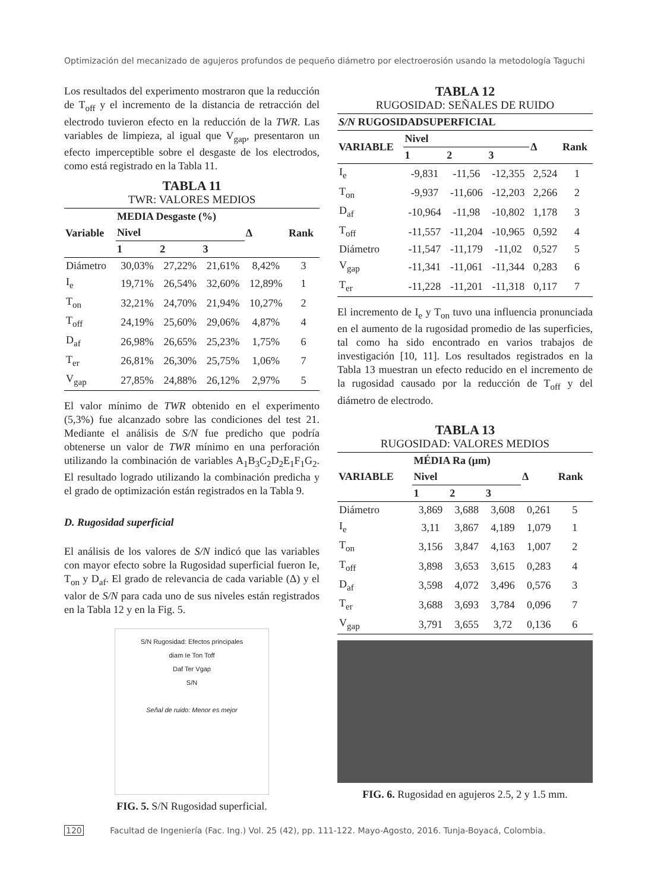Optimización del mecanizado de agujeros profundos de pequeño diámetro por electroerosión usando la metodología Taguchi
Los resultados del experimento mostraron que la reducción de T<sub>off</sub> y el incremento de la distancia de retracción del electrodo tuvieron efecto en la reducción de la TWR. Las variables de limpieza, al igual que V<sub>gap</sub>, presentaron un efecto imperceptible sobre el desgaste de los electrodos, como está registrado en la Tabla 11.
TABLA 11
TWR: VALORES MEDIOS
| Variable | MEDIA Desgaste (%) | | | Δ | Rank |
| --- | --- | --- | --- | --- | --- |
| | Nivel | | | | |
| | 1 | 2 | 3 | | |
| Diámetro | 30,03% | 27,22% | 21,61% | 8,42% | 3 |
| I<sub>e</sub> | 19,71% | 26,54% | 32,60% | 12,89% | 1 |
| T<sub>on</sub> | 32,21% | 24,70% | 21,94% | 10,27% | 2 |
| T<sub>off</sub> | 24,19% | 25,60% | 29,06% | 4,87% | 4 |
| D<sub>af</sub> | 26,98% | 26,65% | 25,23% | 1,75% | 6 |
| T<sub>er</sub> | 26,81% | 26,30% | 25,75% | 1,06% | 7 |
| V<sub>gap</sub> | 27,85% | 24,88% | 26,12% | 2,97% | 5 |
El valor mínimo de TWR obtenido en el experimento (5,3%) fue alcanzado sobre las condiciones del test 21. Mediante el análisis de S/N fue predicho que podría obtenerse un valor de TWR mínimo en una perforación utilizando la combinación de variables A<sub>1</sub>B<sub>3</sub>C<sub>2</sub>D<sub>2</sub>E<sub>1</sub>F<sub>1</sub>G<sub>2</sub>. El resultado logrado utilizando la combinación predicha y el grado de optimización están registrados en la Tabla 9.
D. Rugosidad superficial
El análisis de los valores de S/N indicó que las variables con mayor efecto sobre la Rugosidad superficial fueron Ie, T<sub>on</sub> y D<sub>af</sub>. El grado de relevancia de cada variable (Δ) y el valor de S/N para cada uno de sus niveles están registrados en la Tabla 12 y en la Fig. 5.
S/N Rugosidad: Efectos principales
diam Ie Ton Toff
Daf Ter Vgap
S/N
Señal de ruido: Menor es mejor
FIG. 5. S/N Rugosidad superficial.
TABLA 12
RUGOSIDAD: SEÑALES DE RUIDO
| S/N RUGOSIDADSUPERFICIAL | | | | | |
| --- | --- | --- | --- | --- | --- |
| VARIABLE | Nivel | | | Δ | Rank |
| | 1 | 2 | 3 | | |
| I<sub>e</sub> | -9,831 | -11,56 | -12,355 | 2,524 | 1 |
| T<sub>on</sub> | -9,937 | -11,606 | -12,203 | 2,266 | 2 |
| D<sub>af</sub> | -10,964 | -11,98 | -10,802 | 1,178 | 3 |
| T<sub>off</sub> | -11,557 | -11,204 | -10,965 | 0,592 | 4 |
| Diámetro | -11,547 | -11,179 | -11,02 | 0,527 | 5 |
| V<sub>gap</sub> | -11,341 | -11,061 | -11,344 | 0,283 | 6 |
| T<sub>er</sub> | -11,228 | -11,201 | -11,318 | 0,117 | 7 |
El incremento de I<sub>e</sub> y T<sub>on</sub> tuvo una influencia pronunciada en el aumento de la rugosidad promedio de las superficies, tal como ha sido encontrado en varios trabajos de investigación [10, 11]. Los resultados registrados en la Tabla 13 muestran un efecto reducido en el incremento de la rugosidad causado por la reducción de T<sub>off</sub> y del diámetro de electrodo.
TABLA 13
RUGOSIDAD: VALORES MEDIOS
| VARIABLE | MÉDIA Ra (µm) | | | Δ | Rank |
| --- | --- | --- | --- | --- | --- |
| | Nivel | | | | |
| | 1 | 2 | 3 | | |
| Diámetro | 3,869 | 3,688 | 3,608 | 0,261 | 5 |
| I<sub>e</sub> | 3,11 | 3,867 | 4,189 | 1,079 | 1 |
| T<sub>on</sub> | 3,156 | 3,847 | 4,163 | 1,007 | 2 |
| T<sub>off</sub> | 3,898 | 3,653 | 3,615 | 0,283 | 4 |
| D<sub>af</sub> | 3,598 | 4,072 | 3,496 | 0,576 | 3 |
| T<sub>er</sub> | 3,688 | 3,693 | 3,784 | 0,096 | 7 |
| V<sub>gap</sub> | 3,791 | 3,655 | 3,72 | 0,136 | 6 |
FIG. 6. Rugosidad en agujeros 2.5, 2 y 1.5 mm.
120 Facultad de Ingeniería (Fac. Ing.) Vol. 25 (42), pp. 111-122. Mayo-Agosto, 2016. Tunja-Boyacá, Colombia.